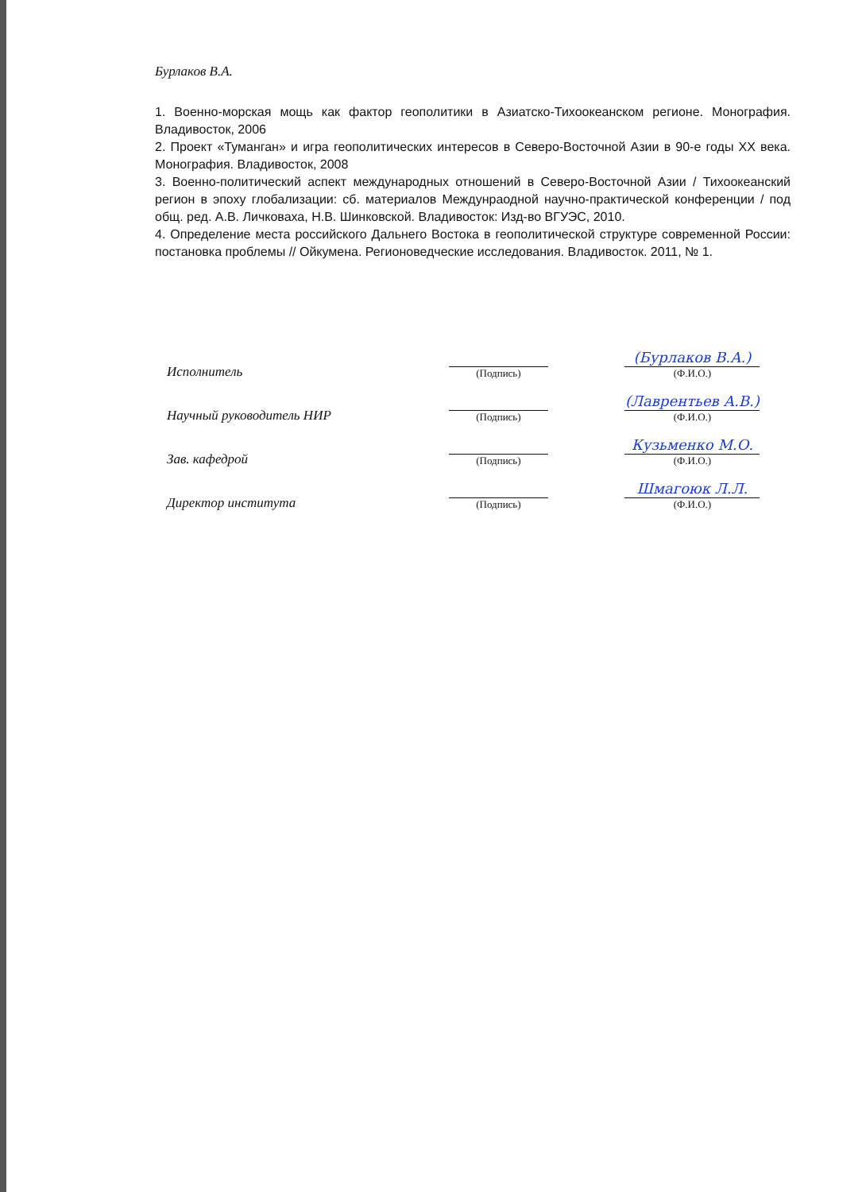Бурлаков В.А.
1. Военно-морская мощь как фактор геополитики в Азиатско-Тихоокеанском регионе. Монография. Владивосток, 2006
2. Проект «Туманган» и игра геополитических интересов в Северо-Восточной Азии в 90-е годы XX века. Монография. Владивосток, 2008
3. Военно-политический аспект международных отношений в Северо-Восточной Азии / Тихоокеанский регион в эпоху глобализации: сб. материалов Междунраодной научно-практической конференции / под общ. ред. А.В. Личковаха, Н.В. Шинковской. Владивосток: Изд-во ВГУЭС, 2010.
4. Определение места российского Дальнего Востока в геополитической структуре современной России: постановка проблемы // Ойкумена. Регионоведческие исследования. Владивосток. 2011, № 1.
| Исполнитель | (Подпись) | (Бурлаков В.А.) (Ф.И.О.) |
| Научный руководитель НИР | (Подпись) | (Лаврентьев А.В.) (Ф.И.О.) |
| Зав. кафедрой | (Подпись) | Кузьменко М.О. (Ф.И.О.) |
| Директор института | (Подпись) | Шмагоюк Л.Л. (Ф.И.О.) |